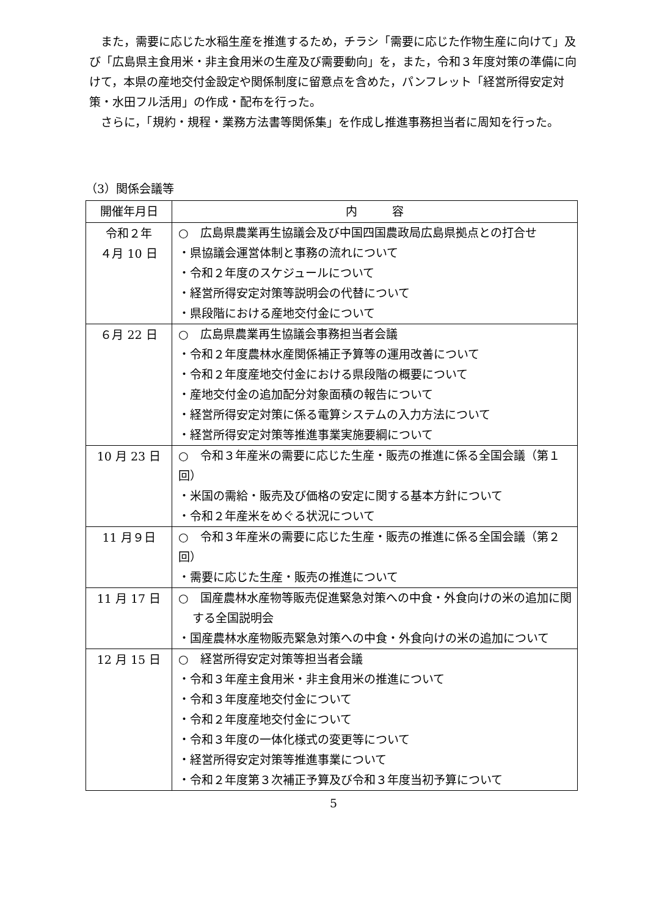また，需要に応じた水稲生産を推進するため，チラシ「需要に応じた作物生産に向けて」及び「広島県主食用米・非主食用米の生産及び需要動向」を，また，令和３年度対策の準備に向けて，本県の産地交付金設定や関係制度に留意点を含めた，パンフレット「経営所得安定対策・水田フル活用」の作成・配布を行った。
さらに，「規約・規程・業務方法書等関係集」を作成し推進事務担当者に周知を行った。
（3）関係会議等
| 開催年月日 | 内 容 |
| --- | --- |
| 令和２年 ４月 10 日 | ○ 広島県農業再生協議会及び中国四国農政局広島県拠点との打合せ ・県協議会運営体制と事務の流れについて ・令和２年度のスケジュールについて ・経営所得安定対策等説明会の代替について ・県段階における産地交付金について |
| ６月 22 日 | ○ 広島県農業再生協議会事務担当者会議 ・令和２年度農林水産関係補正予算等の運用改善について ・令和２年度産地交付金における県段階の概要について ・産地交付金の追加配分対象面積の報告について ・経営所得安定対策に係る電算システムの入力方法について ・経営所得安定対策等推進事業実施要綱について |
| 10 月 23 日 | ○ 令和３年産米の需要に応じた生産・販売の推進に係る全国会議（第１回） ・米国の需給・販売及び価格の安定に関する基本方針について ・令和２年産米をめぐる状況について |
| 11 月９日 | ○ 令和３年産米の需要に応じた生産・販売の推進に係る全国会議（第２回） ・需要に応じた生産・販売の推進について |
| 11 月 17 日 | ○ 国産農林水産物等販売促進緊急対策への中食・外食向けの米の追加に関する全国説明会 ・国産農林水産物販売緊急対策への中食・外食向けの米の追加について |
| 12 月 15 日 | ○ 経営所得安定対策等担当者会議 ・令和３年産主食用米・非主食用米の推進について ・令和３年度産地交付金について ・令和２年度産地交付金について ・令和３年度の一体化様式の変更等について ・経営所得安定対策等推進事業について ・令和２年度第３次補正予算及び令和３年度当初予算について |
5